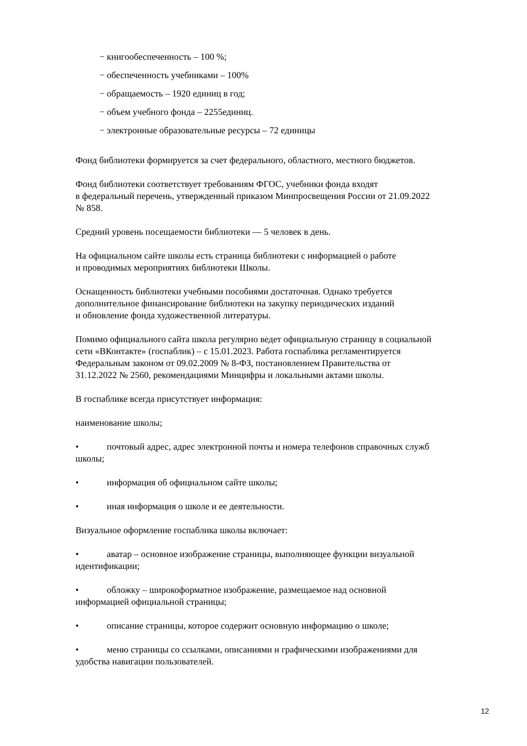− книгообеспеченность – 100 %;
− обеспеченность учебниками – 100%
− обращаемость – 1920 единиц в год;
− объем учебного фонда – 2255единиц.
− электронные образовательные ресурсы – 72 единицы
Фонд библиотеки формируется за счет федерального, областного, местного бюджетов.
Фонд библиотеки соответствует требованиям ФГОС, учебники фонда входят
в федеральный перечень, утвержденный приказом Минпросвещения России от 21.09.2022
№ 858.
Средний уровень посещаемости библиотеки — 5 человек в день.
На официальном сайте школы есть страница библиотеки с информацией о работе
и проводимых мероприятиях библиотеки Школы.
Оснащенность библиотеки учебными пособиями достаточная. Однако требуется
дополнительное финансирование библиотеки на закупку периодических изданий
и обновление фонда художественной литературы.
Помимо официального сайта школа регулярно ведет официальную страницу в социальной
сети «ВКонтакте» (госпаблик) – с 15.01.2023. Работа госпаблика регламентируется
Федеральным законом от 09.02.2009 № 8-ФЗ, постановлением Правительства от
31.12.2022 № 2560, рекомендациями Минцифры и локальными актами школы.
В госпаблике всегда присутствует информация:
наименование школы;
• почтовый адрес, адрес электронной почты и номера телефонов справочных служб
школы;
• информация об официальном сайте школы;
• иная информация о школе и ее деятельности.
Визуальное оформление госпаблика школы включает:
• аватар – основное изображение страницы, выполняющее функции визуальной
идентификации;
• обложку – широкоформатное изображение, размещаемое над основной
информацией официальной страницы;
• описание страницы, которое содержит основную информацию о школе;
• меню страницы со ссылками, описаниями и графическими изображениями для
удобства навигации пользователей.
12